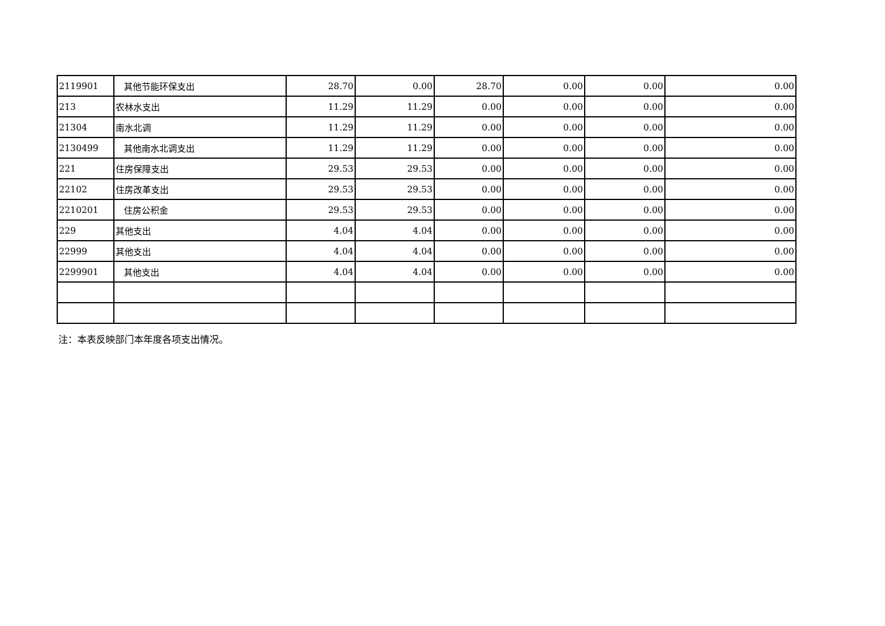| 2119901 | 其他节能环保支出 | 28.70 | 0.00 | 28.70 | 0.00 | 0.00 | 0.00 |
| 213 | 农林水支出 | 11.29 | 11.29 | 0.00 | 0.00 | 0.00 | 0.00 |
| 21304 | 南水北调 | 11.29 | 11.29 | 0.00 | 0.00 | 0.00 | 0.00 |
| 2130499 | 其他南水北调支出 | 11.29 | 11.29 | 0.00 | 0.00 | 0.00 | 0.00 |
| 221 | 住房保障支出 | 29.53 | 29.53 | 0.00 | 0.00 | 0.00 | 0.00 |
| 22102 | 住房改革支出 | 29.53 | 29.53 | 0.00 | 0.00 | 0.00 | 0.00 |
| 2210201 | 住房公积金 | 29.53 | 29.53 | 0.00 | 0.00 | 0.00 | 0.00 |
| 229 | 其他支出 | 4.04 | 4.04 | 0.00 | 0.00 | 0.00 | 0.00 |
| 22999 | 其他支出 | 4.04 | 4.04 | 0.00 | 0.00 | 0.00 | 0.00 |
| 2299901 | 其他支出 | 4.04 | 4.04 | 0.00 | 0.00 | 0.00 | 0.00 |
注：本表反映部门本年度各项支出情况。